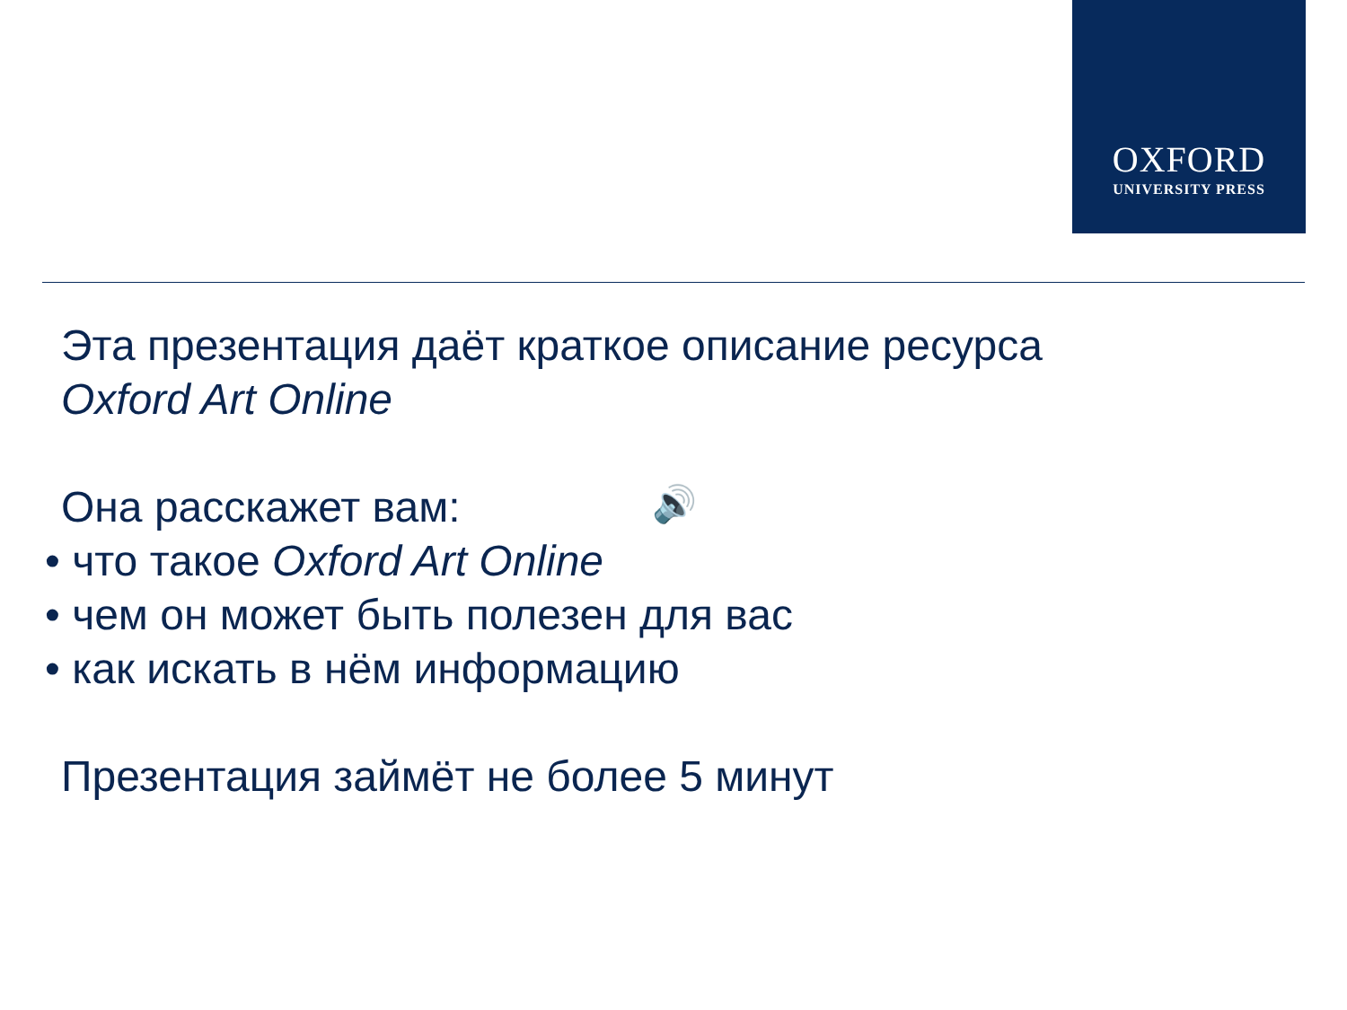OXFORD
UNIVERSITY PRESS
🔊
Эта презентация даёт краткое описание ресурса
Oxford Art Online
Она расскажет вам:
• что такое Oxford Art Online
• чем он может быть полезен для вас
• как искать в нём информацию
Презентация займёт не более 5 минут